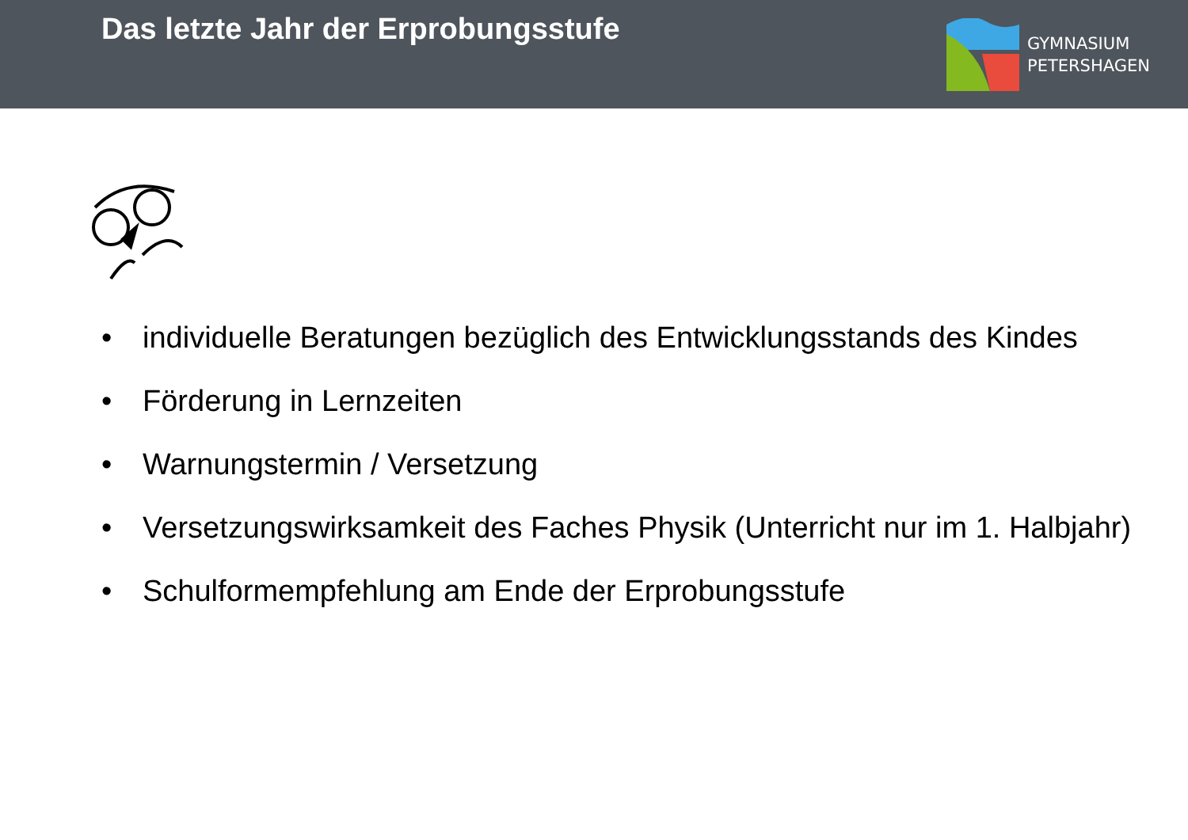Das letzte Jahr der Erprobungsstufe
GYMNASIUM
PETERSHAGEN
• individuelle Beratungen bezüglich des Entwicklungsstands des Kindes
• Förderung in Lernzeiten
• Warnungstermin / Versetzung
• Versetzungswirksamkeit des Faches Physik (Unterricht nur im 1. Halbjahr)
• Schulformempfehlung am Ende der Erprobungsstufe